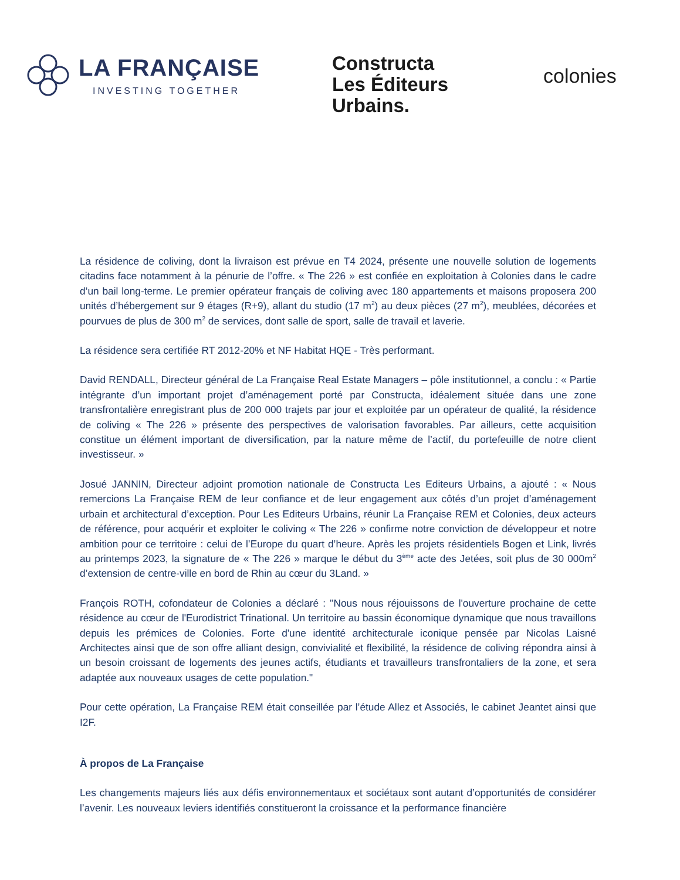LA FRANÇAISE
INVESTING TOGETHER
Constructa
Les Éditeurs
Urbains.
colonies
La résidence de coliving, dont la livraison est prévue en T4 2024, présente une nouvelle solution de logements citadins face notamment à la pénurie de l’offre. « The 226 » est confiée en exploitation à Colonies dans le cadre d’un bail long-terme. Le premier opérateur français de coliving avec 180 appartements et maisons proposera 200 unités d’hébergement sur 9 étages (R+9), allant du studio (17 m<sup>2</sup>) au deux pièces (27 m<sup>2</sup>), meublées, décorées et pourvues de plus de 300 m<sup>2</sup> de services, dont salle de sport, salle de travail et laverie.
La résidence sera certifiée RT 2012-20% et NF Habitat HQE - Très performant.
David RENDALL, Directeur général de La Française Real Estate Managers – pôle institutionnel, a conclu : « Partie intégrante d’un important projet d’aménagement porté par Constructa, idéalement située dans une zone transfrontalière enregistrant plus de 200 000 trajets par jour et exploitée par un opérateur de qualité, la résidence de coliving « The 226 » présente des perspectives de valorisation favorables. Par ailleurs, cette acquisition constitue un élément important de diversification, par la nature même de l’actif, du portefeuille de notre client investisseur. »
Josué JANNIN, Directeur adjoint promotion nationale de Constructa Les Editeurs Urbains, a ajouté : « Nous remercions La Française REM de leur confiance et de leur engagement aux côtés d’un projet d’aménagement urbain et architectural d’exception. Pour Les Editeurs Urbains, réunir La Française REM et Colonies, deux acteurs de référence, pour acquérir et exploiter le coliving « The 226 » confirme notre conviction de développeur et notre ambition pour ce territoire : celui de l’Europe du quart d’heure. Après les projets résidentiels Bogen et Link, livrés au printemps 2023, la signature de « The 226 » marque le début du 3<sup>ème</sup> acte des Jetées, soit plus de 30 000m<sup>2</sup> d’extension de centre-ville en bord de Rhin au cœur du 3Land. »
François ROTH, cofondateur de Colonies a déclaré : "Nous nous réjouissons de l'ouverture prochaine de cette résidence au cœur de l'Eurodistrict Trinational. Un territoire au bassin économique dynamique que nous travaillons depuis les prémices de Colonies. Forte d'une identité architecturale iconique pensée par Nicolas Laisné Architectes ainsi que de son offre alliant design, convivialité et flexibilité, la résidence de coliving répondra ainsi à un besoin croissant de logements des jeunes actifs, étudiants et travailleurs transfrontaliers de la zone, et sera adaptée aux nouveaux usages de cette population."
Pour cette opération, La Française REM était conseillée par l’étude Allez et Associés, le cabinet Jeantet ainsi que I2F.
À propos de La Française
Les changements majeurs liés aux défis environnementaux et sociétaux sont autant d’opportunités de considérer l’avenir. Les nouveaux leviers identifiés constitueront la croissance et la performance financière